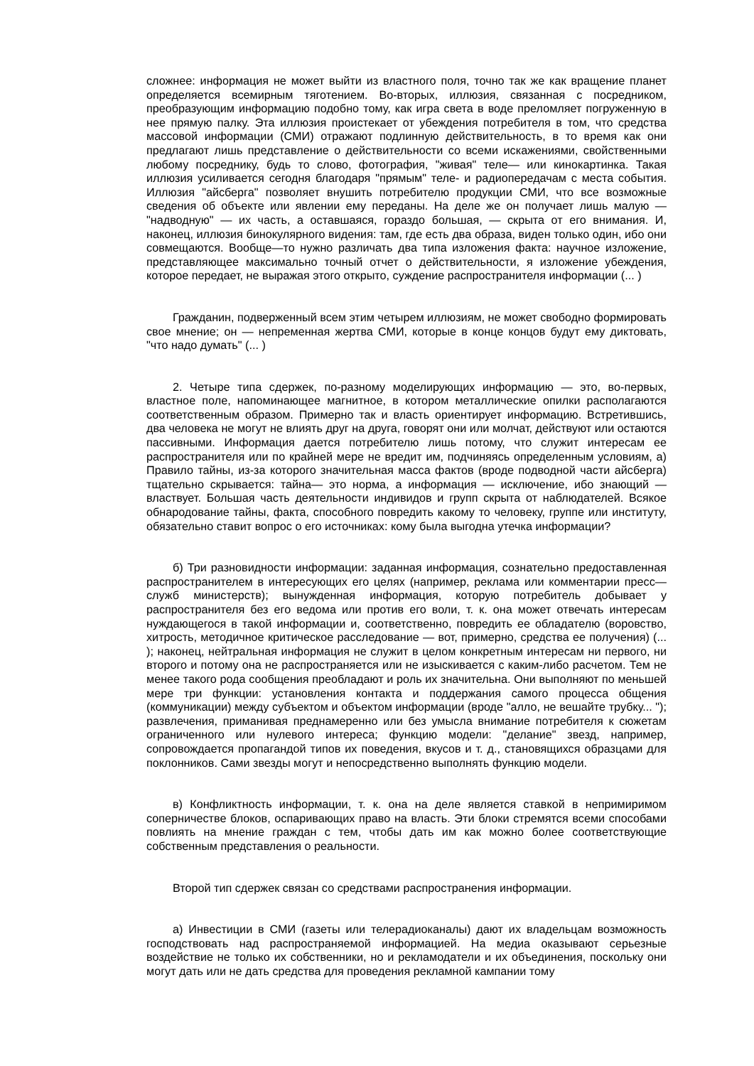сложнее: информация не может выйти из властного поля, точно так же как вращение планет определяется всемирным тяготением. Во-вторых, иллюзия, связанная с посредником, преобразующим информацию подобно тому, как игра света в воде преломляет погруженную в нее прямую палку. Эта иллюзия проистекает от убеждения потребителя в том, что средства массовой информации (СМИ) отражают подлинную действительность, в то время как они предлагают лишь представление о действительности со всеми искажениями, свойственными любому посреднику, будь то слово, фотография, "живая" теле— или кинокартинка. Такая иллюзия усиливается сегодня благодаря "прямым" теле- и радиопередачам с места события. Иллюзия "айсберга" позволяет внушить потребителю продукции СМИ, что все возможные сведения об объекте или явлении ему переданы. На деле же он получает лишь малую — "надводную" — их часть, а оставшаяся, гораздо большая, — скрыта от его внимания. И, наконец, иллюзия бинокулярного видения: там, где есть два образа, виден только один, ибо они совмещаются. Вообще—то нужно различать два типа изложения факта: научное изложение, представляющее максимально точный отчет о действительности, я изложение убеждения, которое передает, не выражая этого открыто, суждение распространителя информации (... )
Гражданин, подверженный всем этим четырем иллюзиям, не может свободно формировать свое мнение; он — непременная жертва СМИ, которые в конце концов будут ему диктовать, "что надо думать" (... )
2. Четыре типа сдержек, по-разному моделирующих информацию — это, во-первых, властное поле, напоминающее магнитное, в котором металлические опилки располагаются соответственным образом. Примерно так и власть ориентирует информацию. Встретившись, два человека не могут не влиять друг на друга, говорят они или молчат, действуют или остаются пассивными. Информация дается потребителю лишь потому, что служит интересам ее распространителя или по крайней мере не вредит им, подчиняясь определенным условиям, а) Правило тайны, из-за которого значительная масса фактов (вроде подводной части айсберга) тщательно скрывается: тайна— это норма, а информация — исключение, ибо знающий — властвует. Большая часть деятельности индивидов и групп скрыта от наблюдателей. Всякое обнародование тайны, факта, способного повредить какому то человеку, группе или институту, обязательно ставит вопрос о его источниках: кому была выгодна утечка информации?
б) Три разновидности информации: заданная информация, сознательно предоставленная распространителем в интересующих его целях (например, реклама или комментарии пресс—служб министерств); вынужденная информация, которую потребитель добывает у распространителя без его ведома или против его воли, т. к. она может отвечать интересам нуждающегося в такой информации и, соответственно, повредить ее обладателю (воровство, хитрость, методичное критическое расследование — вот, примерно, средства ее получения) (... ); наконец, нейтральная информация не служит в целом конкретным интересам ни первого, ни второго и потому она не распространяется или не изыскивается с каким-либо расчетом. Тем не менее такого рода сообщения преобладают и роль их значительна. Они выполняют по меньшей мере три функции: установления контакта и поддержания самого процесса общения (коммуникации) между субъектом и объектом информации (вроде "алло, не вешайте трубку... "); развлечения, приманивая преднамеренно или без умысла внимание потребителя к сюжетам ограниченного или нулевого интереса; функцию модели: "делание" звезд, например, сопровождается пропагандой типов их поведения, вкусов и т. д., становящихся образцами для поклонников. Сами звезды могут и непосредственно выполнять функцию модели.
в) Конфликтность информации, т. к. она на деле является ставкой в непримиримом соперничестве блоков, оспаривающих право на власть. Эти блоки стремятся всеми способами повлиять на мнение граждан с тем, чтобы дать им как можно более соответствующие собственным представления о реальности.
Второй тип сдержек связан со средствами распространения информации.
а) Инвестиции в СМИ (газеты или телерадиоканалы) дают их владельцам возможность господствовать над распространяемой информацией. На медиа оказывают серьезные воздействие не только их собственники, но и рекламодатели и их объединения, поскольку они могут дать или не дать средства для проведения рекламной кампании тому